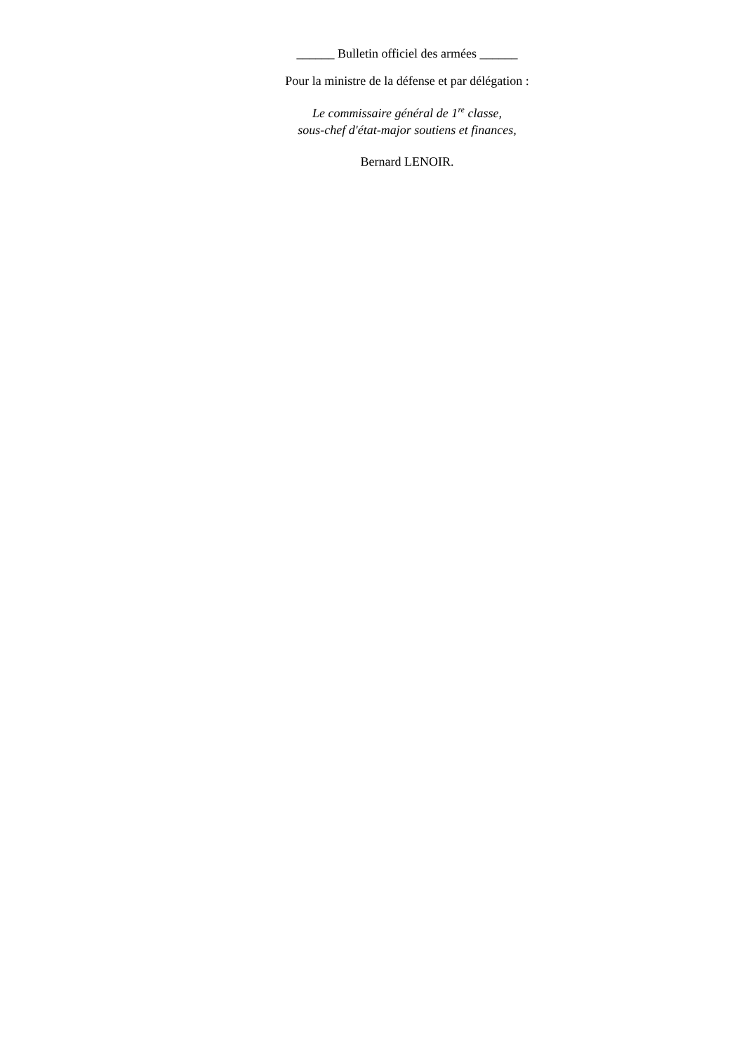______ Bulletin officiel des armées ______
Pour la ministre de la défense et par délégation :
Le commissaire général de 1<sup>re</sup> classe,
sous-chef d'état-major soutiens et finances,
Bernard LENOIR.